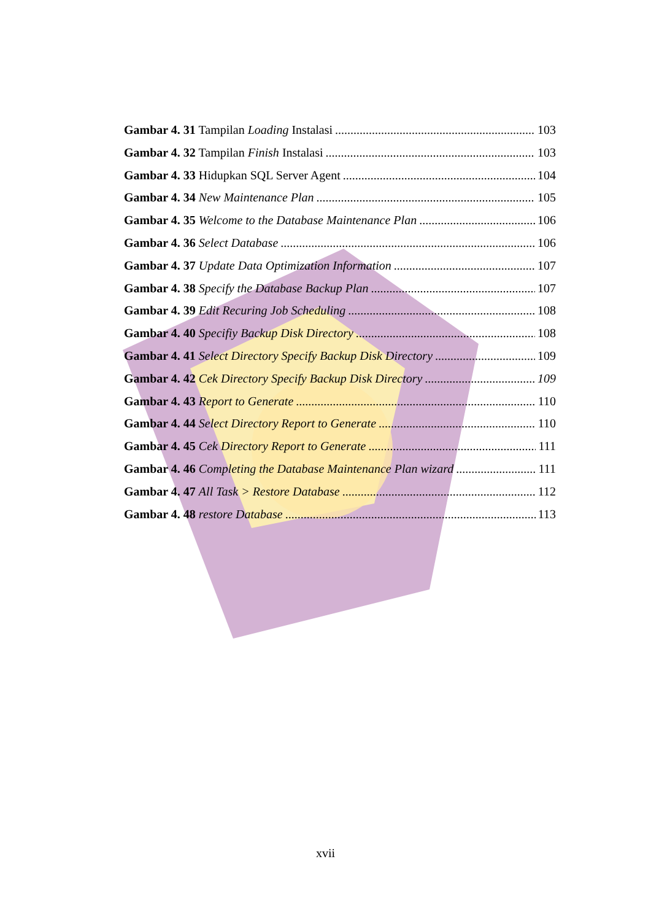Gambar 4. 31 Tampilan Loading Instalasi 103
Gambar 4. 32 Tampilan Finish Instalasi 103
Gambar 4. 33 Hidupkan SQL Server Agent 104
Gambar 4. 34 New Maintenance Plan 105
Gambar 4. 35 Welcome to the Database Maintenance Plan 106
Gambar 4. 36 Select Database 106
Gambar 4. 37 Update Data Optimization Information 107
Gambar 4. 38 Specify the Database Backup Plan 107
Gambar 4. 39 Edit Recuring Job Scheduling 108
Gambar 4. 40 Specifiy Backup Disk Directory 108
Gambar 4. 41 Select Directory Specify Backup Disk Directory 109
Gambar 4. 42 Cek Directory Specify Backup Disk Directory 109
Gambar 4. 43 Report to Generate 110
Gambar 4. 44 Select Directory Report to Generate 110
Gambar 4. 45 Cek Directory Report to Generate 111
Gambar 4. 46 Completing the Database Maintenance Plan wizard 111
Gambar 4. 47 All Task > Restore Database 112
Gambar 4. 48 restore Database 113
xvii